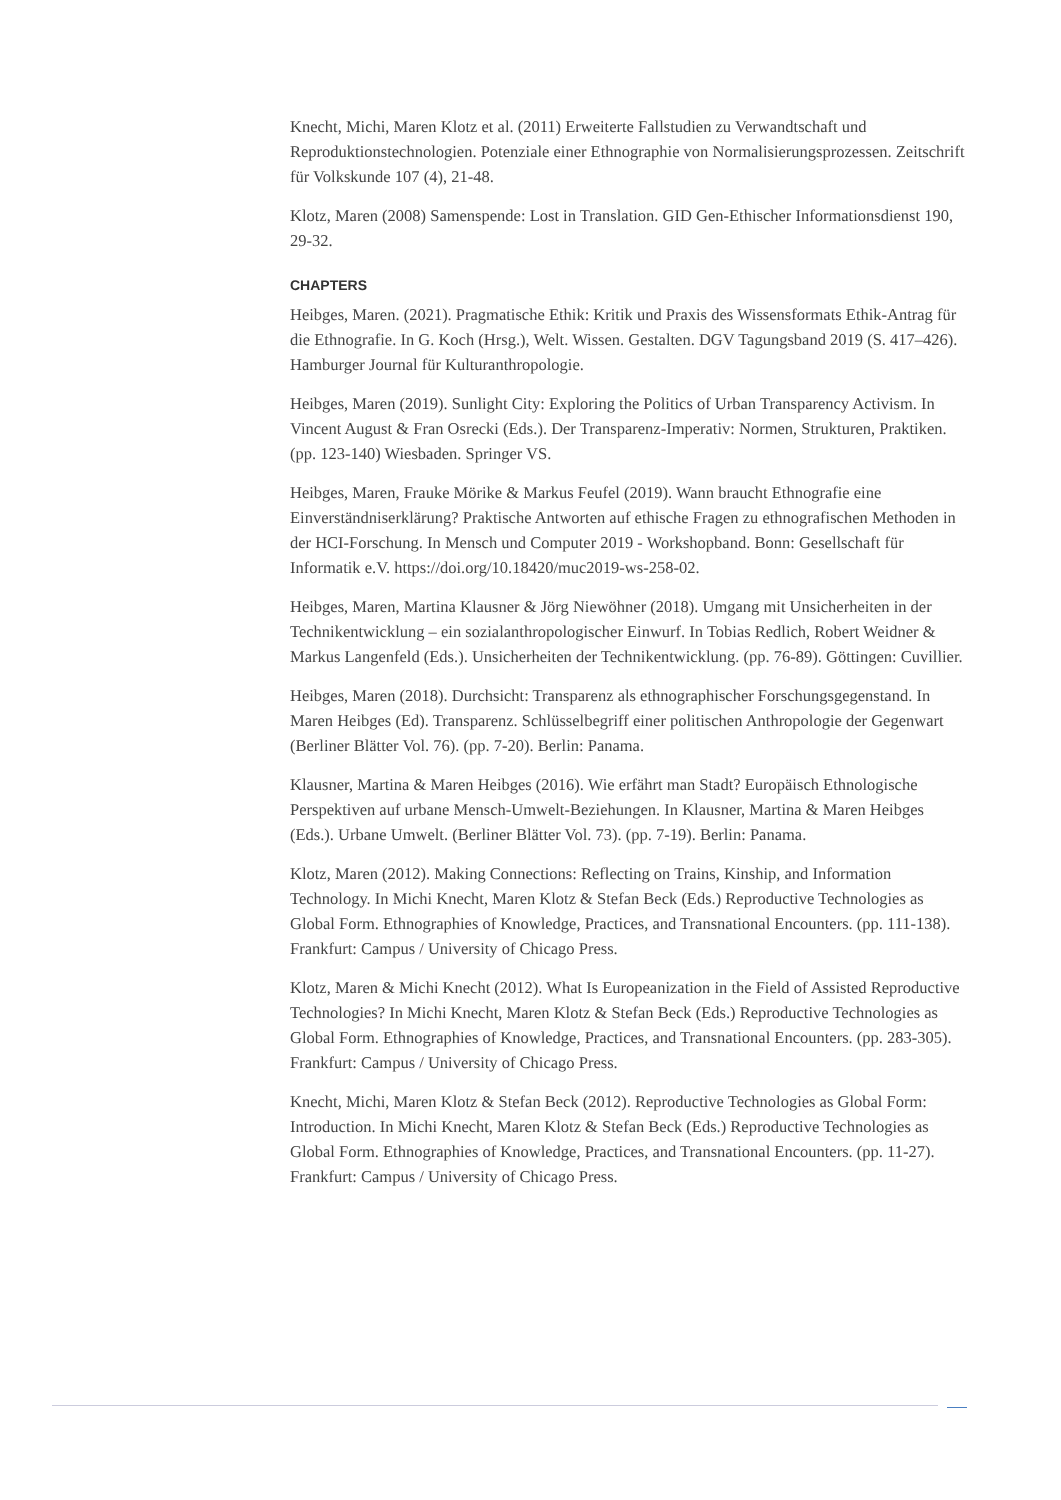Knecht, Michi, Maren Klotz et al. (2011) Erweiterte Fallstudien zu Verwandtschaft und Reproduktionstechnologien. Potenziale einer Ethnographie von Normalisierungsprozessen. Zeitschrift für Volkskunde 107 (4), 21-48.
Klotz, Maren (2008) Samenspende: Lost in Translation. GID Gen-Ethischer Informationsdienst 190, 29-32.
CHAPTERS
Heibges, Maren. (2021). Pragmatische Ethik: Kritik und Praxis des Wissensformats Ethik-Antrag für die Ethnografie. In G. Koch (Hrsg.), Welt. Wissen. Gestalten. DGV Tagungsband 2019 (S. 417–426). Hamburger Journal für Kulturanthropologie.
Heibges, Maren (2019). Sunlight City: Exploring the Politics of Urban Transparency Activism. In Vincent August & Fran Osrecki (Eds.). Der Transparenz-Imperativ: Normen, Strukturen, Praktiken. (pp. 123-140) Wiesbaden. Springer VS.
Heibges, Maren, Frauke Mörike & Markus Feufel (2019). Wann braucht Ethnografie eine Einverständniserklärung? Praktische Antworten auf ethische Fragen zu ethnografischen Methoden in der HCI-Forschung. In Mensch und Computer 2019 - Workshopband. Bonn: Gesellschaft für Informatik e.V. https://doi.org/10.18420/muc2019-ws-258-02.
Heibges, Maren, Martina Klausner & Jörg Niewöhner (2018). Umgang mit Unsicherheiten in der Technikentwicklung – ein sozialanthropologischer Einwurf. In Tobias Redlich, Robert Weidner & Markus Langenfeld (Eds.). Unsicherheiten der Technikentwicklung. (pp. 76-89). Göttingen: Cuvillier.
Heibges, Maren (2018). Durchsicht: Transparenz als ethnographischer Forschungsgegenstand. In Maren Heibges (Ed). Transparenz. Schlüsselbegriff einer politischen Anthropologie der Gegenwart (Berliner Blätter Vol. 76). (pp. 7-20). Berlin: Panama.
Klausner, Martina & Maren Heibges (2016). Wie erfährt man Stadt? Europäisch Ethnologische Perspektiven auf urbane Mensch-Umwelt-Beziehungen. In Klausner, Martina & Maren Heibges (Eds.). Urbane Umwelt. (Berliner Blätter Vol. 73). (pp. 7-19). Berlin: Panama.
Klotz, Maren (2012). Making Connections: Reflecting on Trains, Kinship, and Information Technology. In Michi Knecht, Maren Klotz & Stefan Beck (Eds.) Reproductive Technologies as Global Form. Ethnographies of Knowledge, Practices, and Transnational Encounters. (pp. 111-138). Frankfurt: Campus / University of Chicago Press.
Klotz, Maren & Michi Knecht (2012). What Is Europeanization in the Field of Assisted Reproductive Technologies? In Michi Knecht, Maren Klotz & Stefan Beck (Eds.) Reproductive Technologies as Global Form. Ethnographies of Knowledge, Practices, and Transnational Encounters. (pp. 283-305). Frankfurt: Campus / University of Chicago Press.
Knecht, Michi, Maren Klotz & Stefan Beck (2012). Reproductive Technologies as Global Form: Introduction. In Michi Knecht, Maren Klotz & Stefan Beck (Eds.) Reproductive Technologies as Global Form. Ethnographies of Knowledge, Practices, and Transnational Encounters. (pp. 11-27). Frankfurt: Campus / University of Chicago Press.